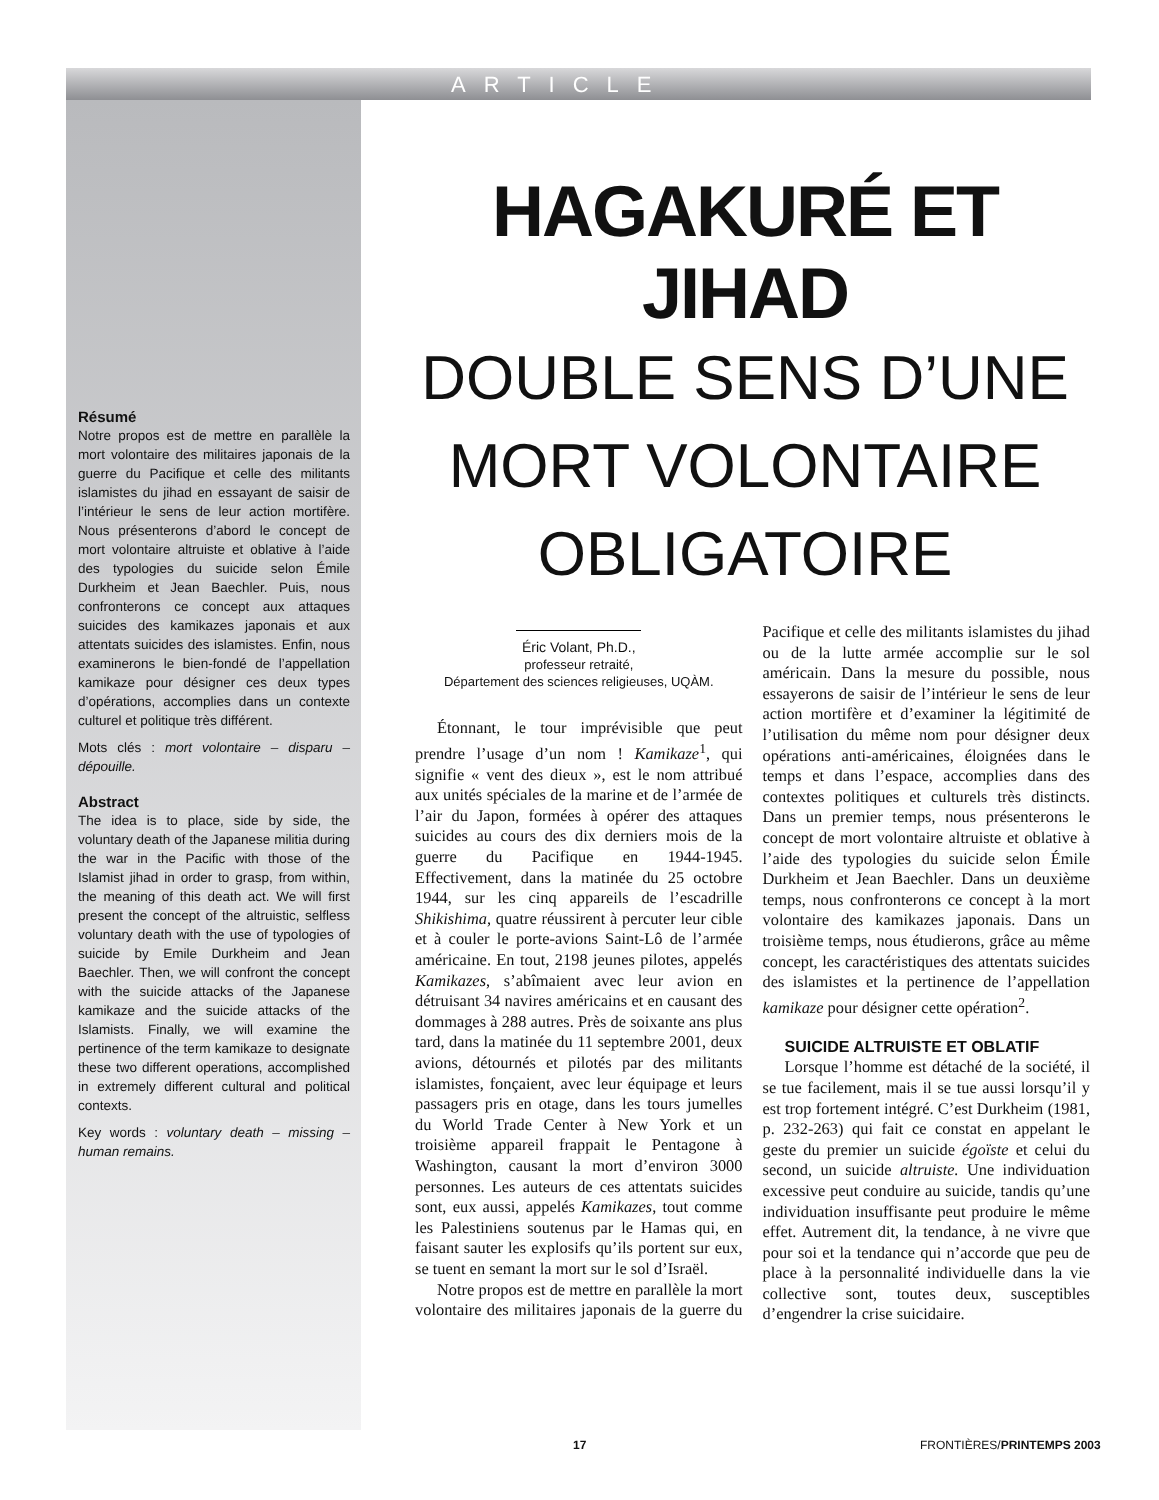ARTICLE
Résumé
Notre propos est de mettre en parallèle la mort volontaire des militaires japonais de la guerre du Pacifique et celle des militants islamistes du jihad en essayant de saisir de l’intérieur le sens de leur action mortifère. Nous présenterons d’abord le concept de mort volontaire altruiste et oblative à l’aide des typologies du suicide selon Émile Durkheim et Jean Baechler. Puis, nous confronterons ce concept aux attaques suicides des kamikazes japonais et aux attentats suicides des islamistes. Enfin, nous examinerons le bien-fondé de l’appellation kamikaze pour désigner ces deux types d’opérations, accomplies dans un contexte culturel et politique très différent.
Mots clés : mort volontaire – disparu – dépouille.
Abstract
The idea is to place, side by side, the voluntary death of the Japanese militia during the war in the Pacific with those of the Islamist jihad in order to grasp, from within, the meaning of this death act. We will first present the concept of the altruistic, selfless voluntary death with the use of typologies of suicide by Emile Durkheim and Jean Baechler. Then, we will confront the concept with the suicide attacks of the Japanese kamikaze and the suicide attacks of the Islamists. Finally, we will examine the pertinence of the term kamikaze to designate these two different operations, accomplished in extremely different cultural and political contexts.
Key words : voluntary death – missing – human remains.
HAGAKURÉ ET JIHAD
DOUBLE SENS D’UNE
MORT VOLONTAIRE
OBLIGATOIRE
Éric Volant, Ph.D.,
professeur retraité,
Département des sciences religieuses, UQÀM.
Étonnant, le tour imprévisible que peut prendre l’usage d’un nom ! Kamikaze<sup>1</sup>, qui signifie « vent des dieux », est le nom attribué aux unités spéciales de la marine et de l’armée de l’air du Japon, formées à opérer des attaques suicides au cours des dix derniers mois de la guerre du Pacifique en 1944-1945. Effectivement, dans la matinée du 25 octobre 1944, sur les cinq appareils de l’escadrille Shikishima, quatre réussirent à percuter leur cible et à couler le porte-avions Saint-Lô de l’armée américaine. En tout, 2198 jeunes pilotes, appelés Kamikazes, s’abîmaient avec leur avion en détruisant 34 navires américains et en causant des dommages à 288 autres. Près de soixante ans plus tard, dans la matinée du 11 septembre 2001, deux avions, détournés et pilotés par des militants islamistes, fonçaient, avec leur équipage et leurs passagers pris en otage, dans les tours jumelles du World Trade Center à New York et un troisième appareil frappait le Pentagone à Washington, causant la mort d’environ 3000 personnes. Les auteurs de ces attentats suicides sont, eux aussi, appelés Kamikazes, tout comme les Palestiniens soutenus par le Hamas qui, en faisant sauter les explosifs qu’ils portent sur eux, se tuent en semant la mort sur le sol d’Israël.
Notre propos est de mettre en parallèle la mort volontaire des militaires japonais de la guerre du Pacifique et celle des militants islamistes du jihad ou de la lutte armée accomplie sur le sol américain. Dans la mesure du possible, nous essayerons de saisir de l’intérieur le sens de leur action mortifère et d’examiner la légitimité de l’utilisation du même nom pour désigner deux opérations anti-américaines, éloignées dans le temps et dans l’espace, accomplies dans des contextes politiques et culturels très distincts. Dans un premier temps, nous présenterons le concept de mort volontaire altruiste et oblative à l’aide des typologies du suicide selon Émile Durkheim et Jean Baechler. Dans un deuxième temps, nous confronterons ce concept à la mort volontaire des kamikazes japonais. Dans un troisième temps, nous étudierons, grâce au même concept, les caractéristiques des attentats suicides des islamistes et la pertinence de l’appellation kamikaze pour désigner cette opération<sup>2</sup>.
SUICIDE ALTRUISTE ET OBLATIF
Lorsque l’homme est détaché de la société, il se tue facilement, mais il se tue aussi lorsqu’il y est trop fortement intégré. C’est Durkheim (1981, p. 232-263) qui fait ce constat en appelant le geste du premier un suicide égoïste et celui du second, un suicide altruiste. Une individuation excessive peut conduire au suicide, tandis qu’une individuation insuffisante peut produire le même effet. Autrement dit, la tendance, à ne vivre que pour soi et la tendance qui n’accorde que peu de place à la personnalité individuelle dans la vie collective sont, toutes deux, susceptibles d’engendrer la crise suicidaire.
17 FRONTIÈRES/PRINTEMPS 2003